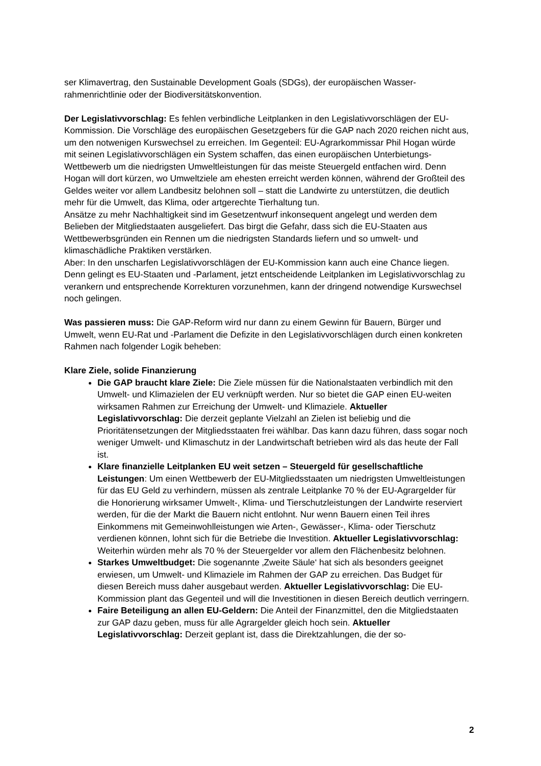ser Klimavertrag, den Sustainable Development Goals (SDGs), der europäischen Wasser-rahmenrichtlinie oder der Biodiversitätskonvention.
Der Legislativvorschlag: Es fehlen verbindliche Leitplanken in den Legislativvorschlägen der EU-Kommission. Die Vorschläge des europäischen Gesetzgebers für die GAP nach 2020 reichen nicht aus, um den notwenigen Kurswechsel zu erreichen. Im Gegenteil: EU-Agrarkommissar Phil Hogan würde mit seinen Legislativvorschlägen ein System schaffen, das einen europäischen Unterbietungs-Wettbewerb um die niedrigsten Umweltleistungen für das meiste Steuergeld entfachen wird. Denn Hogan will dort kürzen, wo Umweltziele am ehesten erreicht werden können, während der Großteil des Geldes weiter vor allem Landbesitz belohnen soll – statt die Landwirte zu unterstützen, die deutlich mehr für die Umwelt, das Klima, oder artgerechte Tierhaltung tun.
Ansätze zu mehr Nachhaltigkeit sind im Gesetzentwurf inkonsequent angelegt und werden dem Belieben der Mitgliedstaaten ausgeliefert. Das birgt die Gefahr, dass sich die EU-Staaten aus Wettbewerbsgründen ein Rennen um die niedrigsten Standards liefern und so umwelt- und klimaschädliche Praktiken verstärken.
Aber: In den unscharfen Legislativvorschlägen der EU-Kommission kann auch eine Chance liegen. Denn gelingt es EU-Staaten und -Parlament, jetzt entscheidende Leitplanken im Legislativvorschlag zu verankern und entsprechende Korrekturen vorzunehmen, kann der dringend notwendige Kurswechsel noch gelingen.
Was passieren muss: Die GAP-Reform wird nur dann zu einem Gewinn für Bauern, Bürger und Umwelt, wenn EU-Rat und -Parlament die Defizite in den Legislativvorschlägen durch einen konkreten Rahmen nach folgender Logik beheben:
Klare Ziele, solide Finanzierung
Die GAP braucht klare Ziele: Die Ziele müssen für die Nationalstaaten verbindlich mit den Umwelt- und Klimazielen der EU verknüpft werden. Nur so bietet die GAP einen EU-weiten wirksamen Rahmen zur Erreichung der Umwelt- und Klimaziele. Aktueller Legislativvorschlag: Die derzeit geplante Vielzahl an Zielen ist beliebig und die Prioritätensetzungen der Mitgliedsstaaten frei wählbar. Das kann dazu führen, dass sogar noch weniger Umwelt- und Klimaschutz in der Landwirtschaft betrieben wird als das heute der Fall ist.
Klare finanzielle Leitplanken EU weit setzen – Steuergeld für gesellschaftliche Leistungen: Um einen Wettbewerb der EU-Mitgliedsstaaten um niedrigsten Umweltleistungen für das EU Geld zu verhindern, müssen als zentrale Leitplanke 70 % der EU-Agrargelder für die Honorierung wirksamer Umwelt-, Klima- und Tierschutzleistungen der Landwirte reserviert werden, für die der Markt die Bauern nicht entlohnt. Nur wenn Bauern einen Teil ihres Einkommens mit Gemeinwohlleistungen wie Arten-, Gewässer-, Klima- oder Tierschutz verdienen können, lohnt sich für die Betriebe die Investition. Aktueller Legislativvorschlag: Weiterhin würden mehr als 70 % der Steuergelder vor allem den Flächenbesitz belohnen.
Starkes Umweltbudget: Die sogenannte ‚Zweite Säule‘ hat sich als besonders geeignet erwiesen, um Umwelt- und Klimaziele im Rahmen der GAP zu erreichen. Das Budget für diesen Bereich muss daher ausgebaut werden. Aktueller Legislativvorschlag: Die EU-Kommission plant das Gegenteil und will die Investitionen in diesen Bereich deutlich verringern.
Faire Beteiligung an allen EU-Geldern: Die Anteil der Finanzmittel, den die Mitgliedstaaten zur GAP dazu geben, muss für alle Agrargelder gleich hoch sein. Aktueller Legislativvorschlag: Derzeit geplant ist, dass die Direktzahlungen, die der so-
2